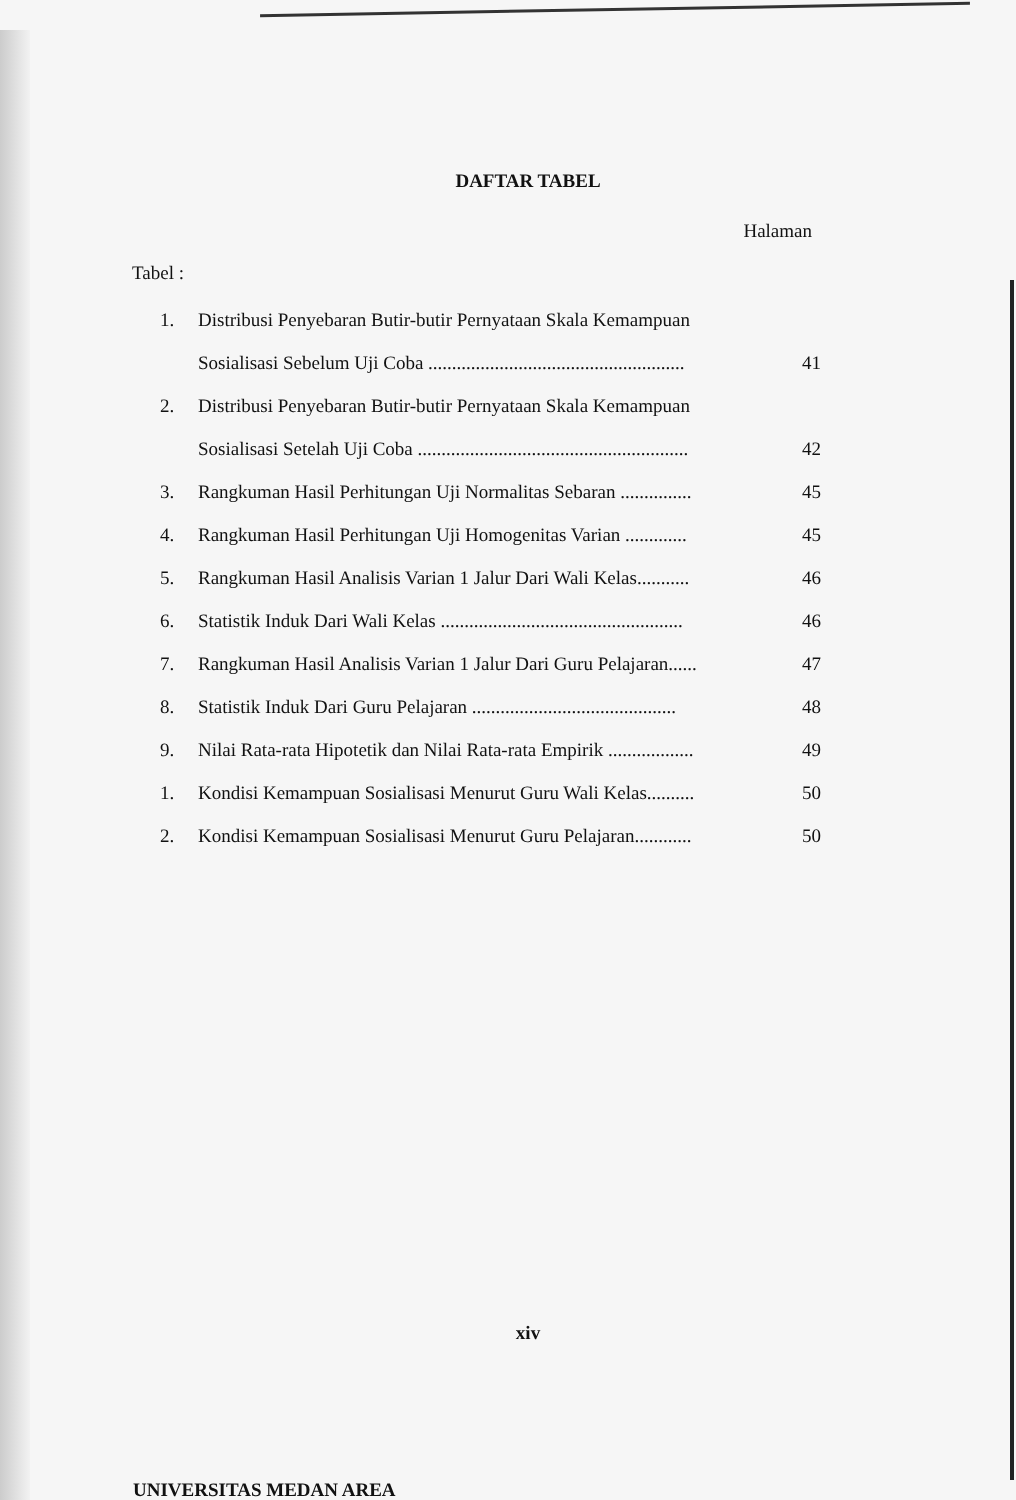DAFTAR TABEL
Halaman
Tabel :
| 1. | Distribusi Penyebaran Butir-butir Pernyataan Skala Kemampuan | |
| | Sosialisasi Sebelum Uji Coba ...................................................... | 41 |
| 2. | Distribusi Penyebaran Butir-butir Pernyataan Skala Kemampuan | |
| | Sosialisasi Setelah Uji Coba ......................................................... | 42 |
| 3. | Rangkuman Hasil Perhitungan Uji Normalitas Sebaran ............... | 45 |
| 4. | Rangkuman Hasil Perhitungan Uji Homogenitas Varian ............. | 45 |
| 5. | Rangkuman Hasil Analisis Varian 1 Jalur Dari Wali Kelas........... | 46 |
| 6. | Statistik Induk Dari Wali Kelas ................................................... | 46 |
| 7. | Rangkuman Hasil Analisis Varian 1 Jalur Dari Guru Pelajaran...... | 47 |
| 8. | Statistik Induk Dari Guru Pelajaran ........................................... | 48 |
| 9. | Nilai Rata-rata Hipotetik dan Nilai Rata-rata Empirik .................. | 49 |
| 1. | Kondisi Kemampuan Sosialisasi Menurut Guru Wali Kelas.......... | 50 |
| 2. | Kondisi Kemampuan Sosialisasi Menurut Guru Pelajaran............ | 50 |
xiv
UNIVERSITAS MEDAN AREA